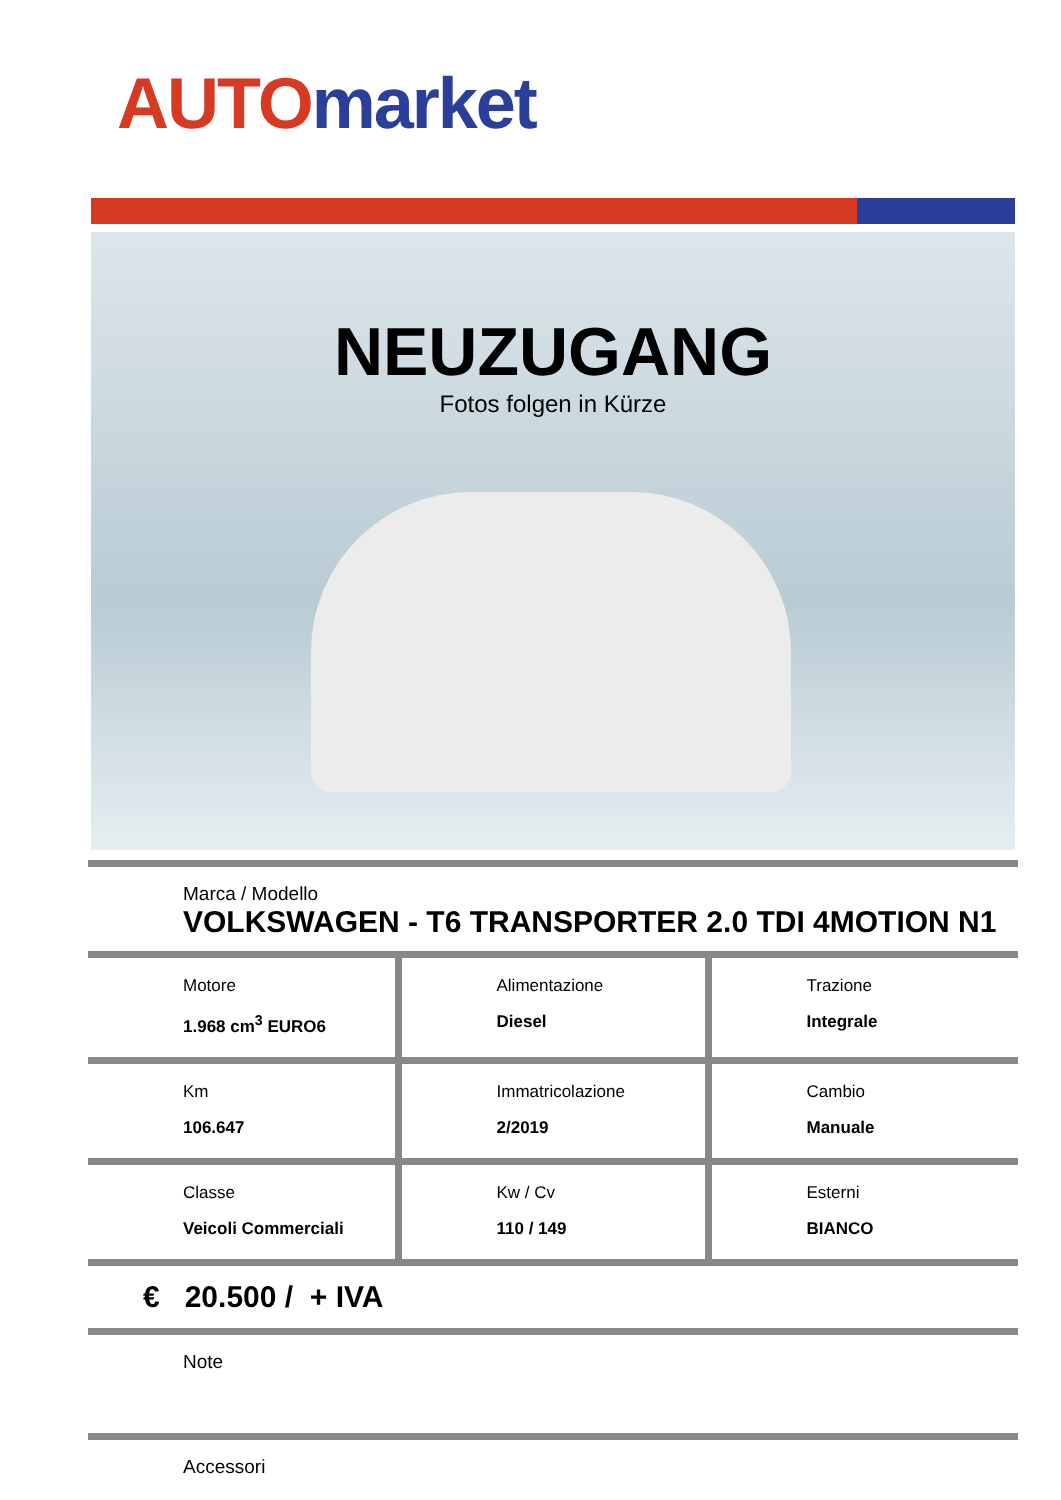AUTO market
NEUZUGANG
Fotos folgen in Kürze
Marca / Modello
VOLKSWAGEN - T6 TRANSPORTER 2.0 TDI 4MOTION N1
| Motore 1.968 cm<sup>3</sup> EURO6 | Alimentazione Diesel | Trazione Integrale |
| Km 106.647 | Immatricolazione 2/2019 | Cambio Manuale |
| Classe Veicoli Commerciali | Kw / Cv 110 / 149 | Esterni BIANCO |
€ 20.500 / + IVA
Note
Accessori